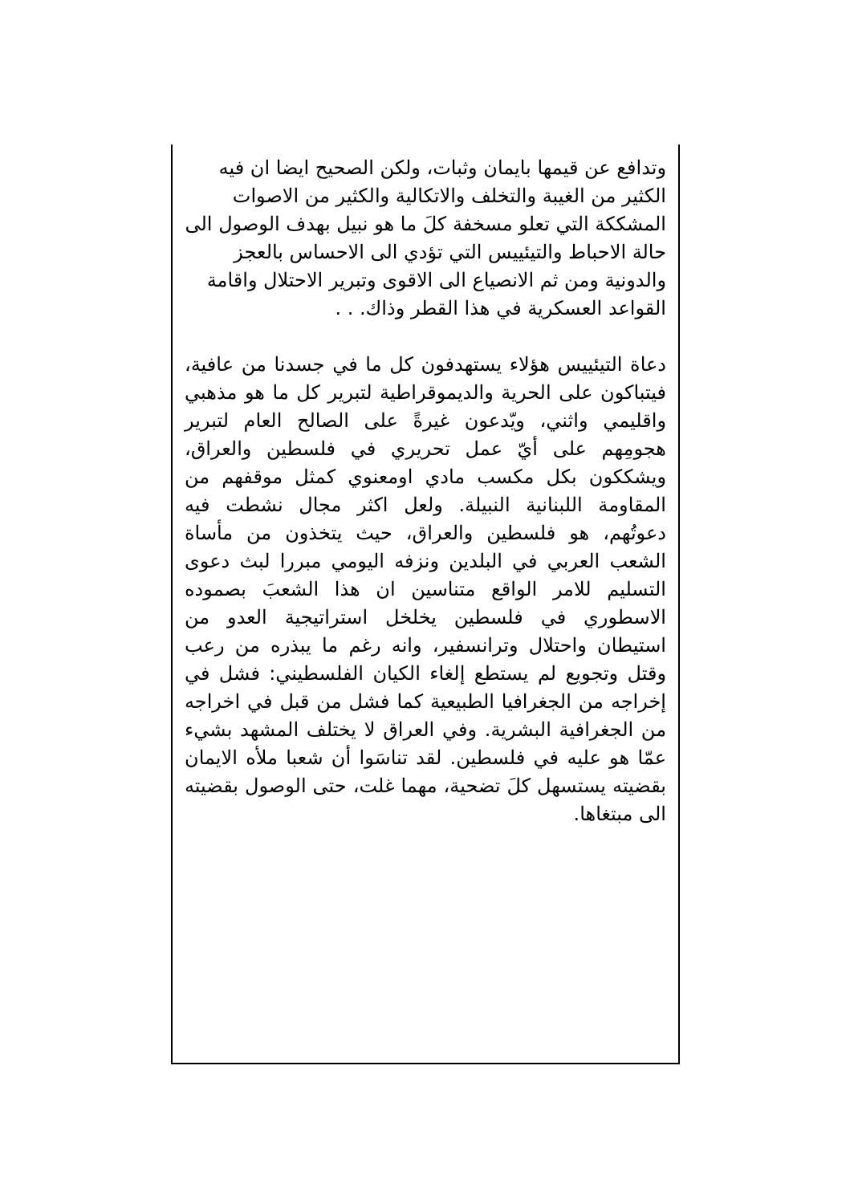وتدافع عن قيمها بايمان وثبات، ولكن الصحيح ايضا ان فيه الكثير من الغيبة والتخلف والاتكالية والكثير من الاصوات المشككة التي تعلو مسخفة كلَ ما هو نبيل بهدف الوصول الى حالة الاحباط والتيئييس التي تؤدي الى الاحساس بالعجز والدونية ومن ثم الانصياع الى الاقوى وتبرير الاحتلال واقامة القواعد العسكرية في هذا القطر وذاك. . .
دعاة التيئييس هؤلاء يستهدفون كل ما في جسدنا من عافية، فيتباكون على الحرية والديموقراطية لتبرير كل ما هو مذهبي واقليمي واثني، ويّدعون غيرةً على الصالح العام لتبرير هجومِهم على أيّ عمل تحريري في فلسطين والعراق، ويشككون بكل مكسب مادي اومعنوي كمثل موقفهم من المقاومة اللبنانية النبيلة. ولعل اكثر مجال نشطت فيه دعوتُهم، هو فلسطين والعراق، حيث يتخذون من مأساة الشعب العربي في البلدين ونزفه اليومي مبررا لبث دعوى التسليم للامر الواقع متناسين ان هذا الشعبَ بصموده الاسطوري في فلسطين يخلخل استراتيجية العدو من استيطان واحتلال وترانسفير، وانه رغم ما يبذره من رعب وقتل وتجويع لم يستطع إلغاء الكيان الفلسطيني: فشل في إخراجه من الجغرافيا الطبيعية كما فشل من قبل في اخراجه من الجغرافية البشرية. وفي العراق لا يختلف المشهد بشيء عمّا هو عليه في فلسطين. لقد تناسَوا أن شعبا ملأه الايمان بقضيته يستسهل كلَ تضحية، مهما غلت، حتى الوصول بقضيته الى مبتغاها.